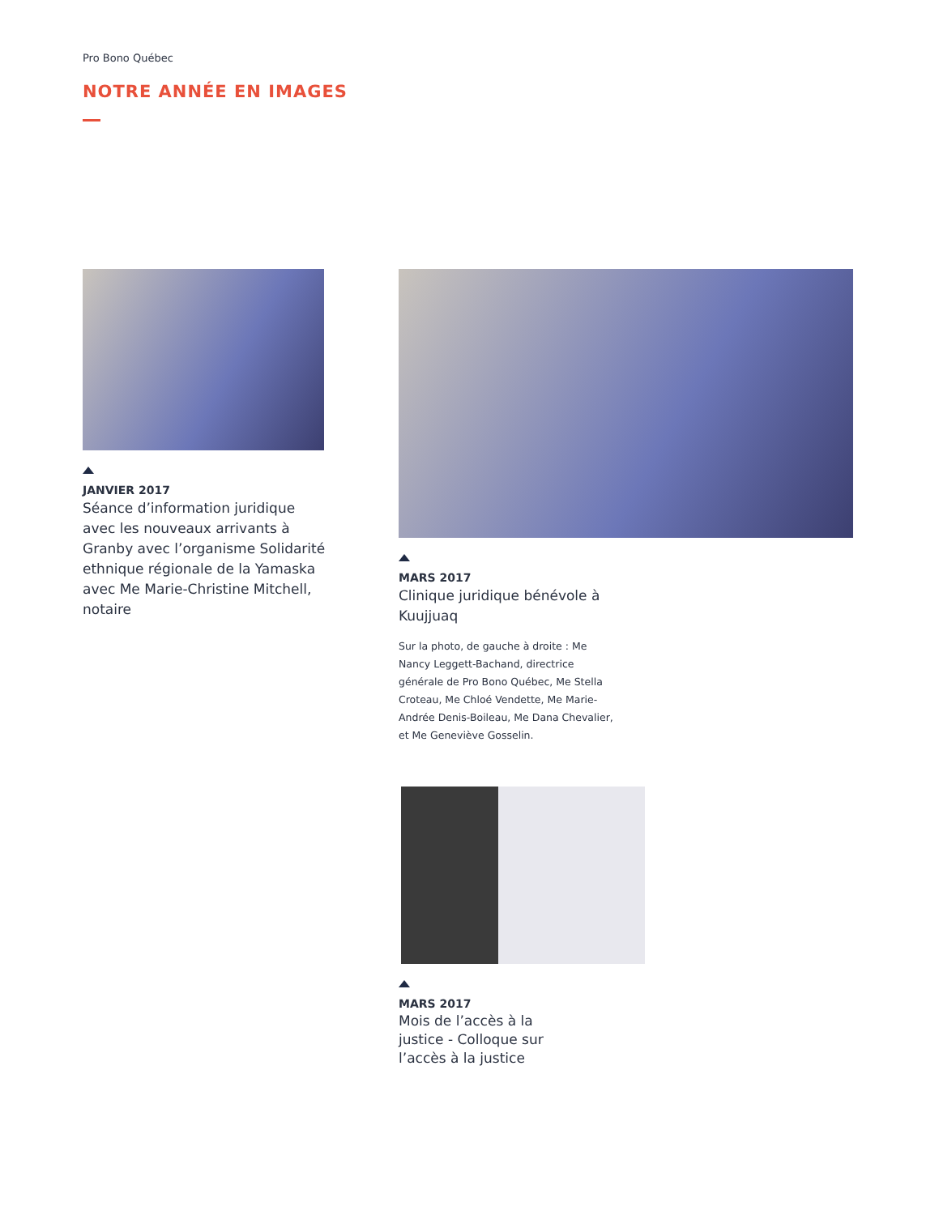Pro Bono Québec
NOTRE ANNÉE EN IMAGES
JANVIER 2017
Séance d’information juridique avec les nouveaux arrivants à Granby avec l’organisme Solidarité ethnique régionale de la Yamaska avec Me Marie-Christine Mitchell, notaire
MARS 2017
Clinique juridique bénévole à Kuujjuaq
Sur la photo, de gauche à droite : Me Nancy Leggett-Bachand, directrice générale de Pro Bono Québec, Me Stella Croteau, Me Chloé Vendette, Me Marie-Andrée Denis-Boileau, Me Dana Chevalier, et Me Geneviève Gosselin.
MARS 2017
Mois de l’accès à la justice - Colloque sur l’accès à la justice